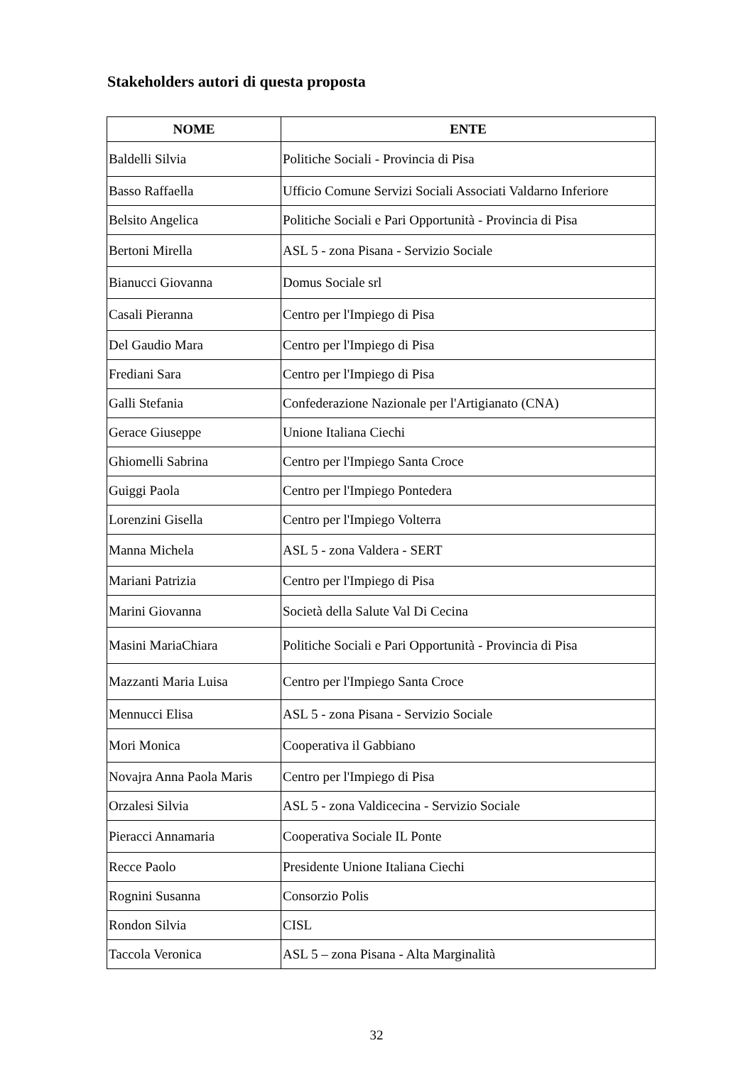Stakeholders autori di questa proposta
| NOME | ENTE |
| --- | --- |
| Baldelli Silvia | Politiche Sociali - Provincia di Pisa |
| Basso Raffaella | Ufficio Comune Servizi Sociali Associati Valdarno Inferiore |
| Belsito Angelica | Politiche Sociali e Pari Opportunità - Provincia di Pisa |
| Bertoni Mirella | ASL 5 - zona Pisana - Servizio Sociale |
| Bianucci Giovanna | Domus Sociale srl |
| Casali Pieranna | Centro per l'Impiego di Pisa |
| Del Gaudio Mara | Centro per l'Impiego di Pisa |
| Frediani Sara | Centro per l'Impiego di Pisa |
| Galli Stefania | Confederazione Nazionale per l'Artigianato (CNA) |
| Gerace Giuseppe | Unione Italiana Ciechi |
| Ghiomelli Sabrina | Centro per l'Impiego Santa Croce |
| Guiggi Paola | Centro per l'Impiego Pontedera |
| Lorenzini Gisella | Centro per l'Impiego Volterra |
| Manna Michela | ASL 5 - zona Valdera - SERT |
| Mariani Patrizia | Centro per l'Impiego di Pisa |
| Marini Giovanna | Società della Salute Val Di Cecina |
| Masini MariaChiara | Politiche Sociali e Pari Opportunità - Provincia di Pisa |
| Mazzanti Maria Luisa | Centro per l'Impiego Santa Croce |
| Mennucci Elisa | ASL 5 - zona Pisana - Servizio Sociale |
| Mori Monica | Cooperativa il Gabbiano |
| Novajra Anna Paola Maris | Centro per l'Impiego di Pisa |
| Orzalesi Silvia | ASL 5 - zona Valdicecina - Servizio Sociale |
| Pieracci Annamaria | Cooperativa Sociale IL Ponte |
| Recce Paolo | Presidente Unione Italiana Ciechi |
| Rognini Susanna | Consorzio Polis |
| Rondon Silvia | CISL |
| Taccola Veronica | ASL 5 – zona Pisana - Alta Marginalità |
32